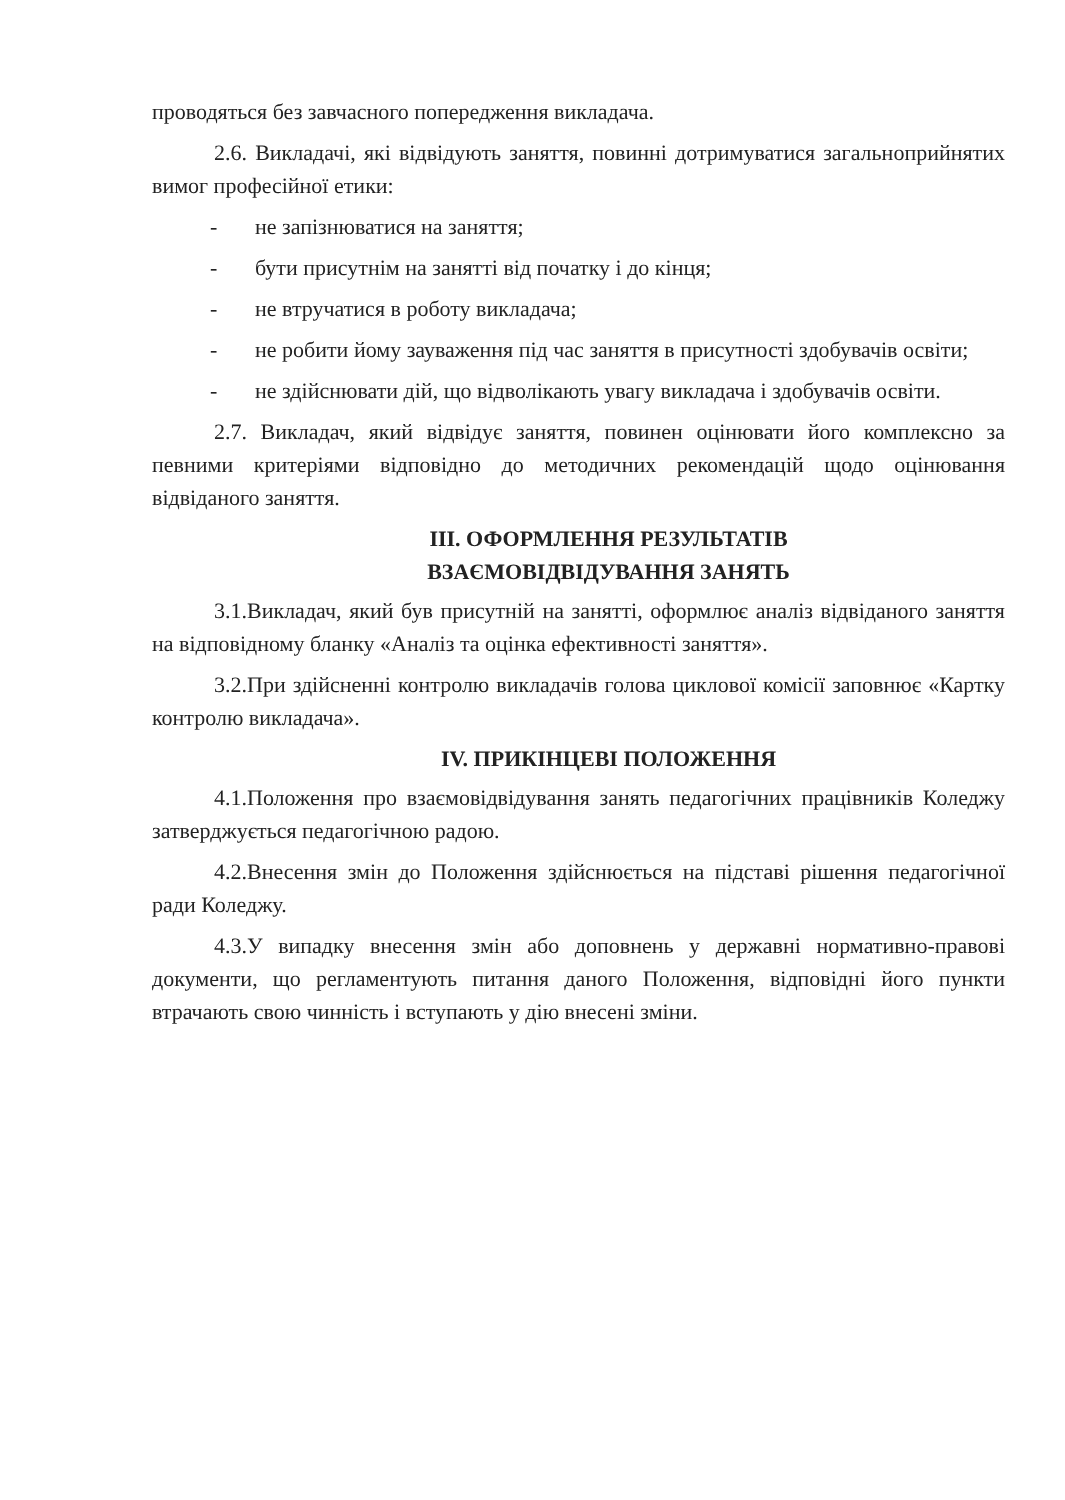проводяться без завчасного попередження викладача.
2.6. Викладачі, які відвідують заняття, повинні дотримуватися загальноприйнятих вимог професійної етики:
- не запізнюватися на заняття;
- бути присутнім на занятті від початку і до кінця;
- не втручатися в роботу викладача;
- не робити йому зауваження під час заняття в присутності здобувачів освіти;
- не здійснювати дій, що відволікають увагу викладача і здобувачів освіти.
2.7. Викладач, який відвідує заняття, повинен оцінювати його комплексно за певними критеріями відповідно до методичних рекомендацій щодо оцінювання відвіданого заняття.
ІІІ. ОФОРМЛЕННЯ РЕЗУЛЬТАТІВ
ВЗАЄМОВІДВІДУВАННЯ ЗАНЯТЬ
3.1.Викладач, який був присутній на занятті, оформлює аналіз відвіданого заняття на відповідному бланку «Аналіз та оцінка ефективності заняття».
3.2.При здійсненні контролю викладачів голова циклової комісії заповнює «Картку контролю викладача».
IV. ПРИКІНЦЕВІ ПОЛОЖЕННЯ
4.1.Положення про взаємовідвідування занять педагогічних працівників Коледжу затверджується педагогічною радою.
4.2.Внесення змін до Положення здійснюється на підставі рішення педагогічної ради Коледжу.
4.3.У випадку внесення змін або доповнень у державні нормативно-правові документи, що регламентують питання даного Положення, відповідні його пункти втрачають свою чинність і вступають у дію внесені зміни.